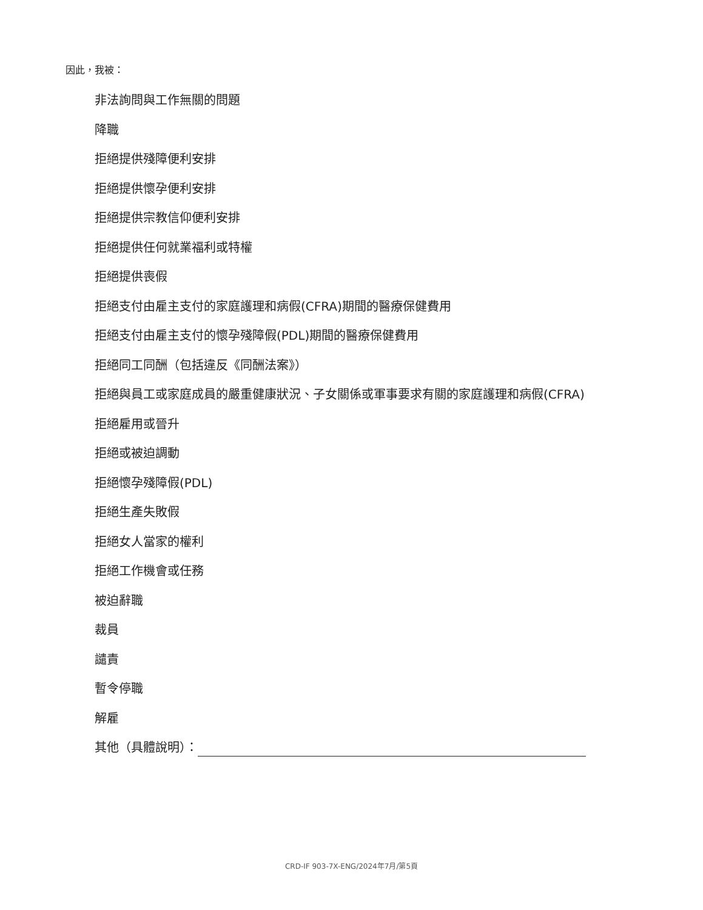因此，我被：
非法詢問與工作無關的問題
降職
拒絕提供殘障便利安排
拒絕提供懷孕便利安排
拒絕提供宗教信仰便利安排
拒絕提供任何就業福利或特權
拒絕提供喪假
拒絕支付由雇主支付的家庭護理和病假(CFRA)期間的醫療保健費用
拒絕支付由雇主支付的懷孕殘障假(PDL)期間的醫療保健費用
拒絕同工同酬（包括違反《同酬法案》）
拒絕與員工或家庭成員的嚴重健康狀況、子女關係或軍事要求有關的家庭護理和病假(CFRA)
拒絕雇用或晉升
拒絕或被迫調動
拒絕懷孕殘障假(PDL)
拒絕生產失敗假
拒絕女人當家的權利
拒絕工作機會或任務
被迫辭職
裁員
譴責
暫令停職
解雇
其他（具體說明）：
CRD-IF 903-7X-ENG/2024年7月/第5頁